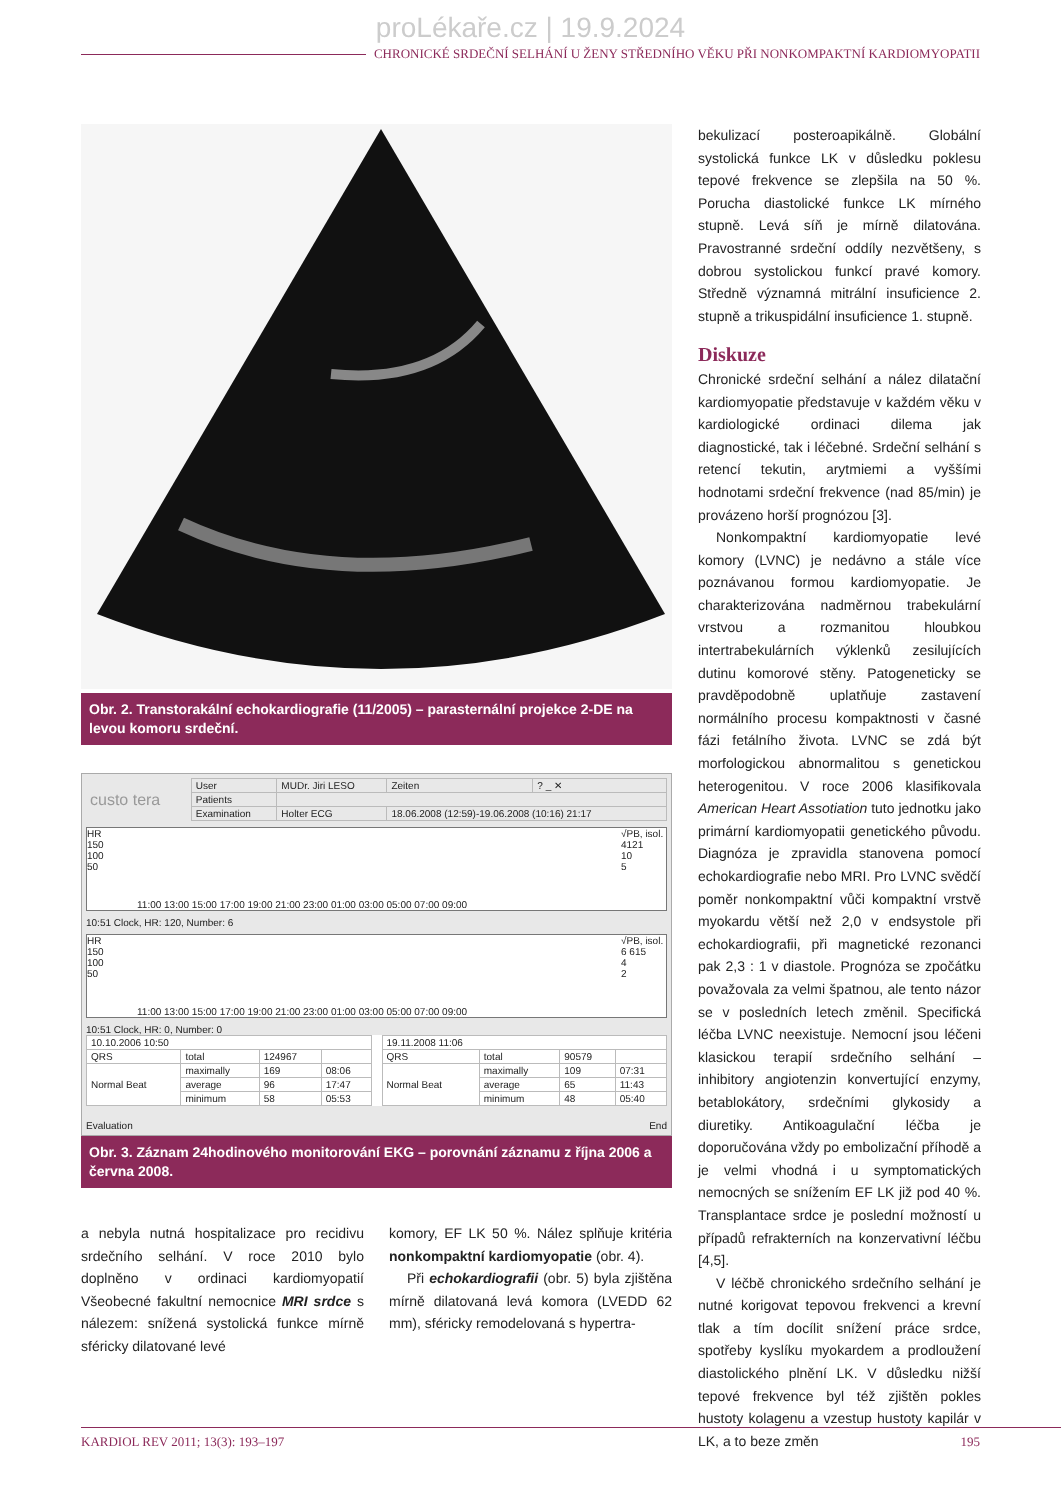proLékaře.cz | 19.9.2024
CHRONICKÉ SRDEČNÍ SELHÁNÍ U ŽENY STŘEDNÍHO VĚKU PŘI NONKOMPAKTNÍ KARDIOMYOPATII
Obr. 2. Transtorakální echokardiografie (11/2005) – parasternální projekce 2-DE na levou komoru srdeční.
| custo tera | User | MUDr. Jiri LESO | Zeiten | ? _ ✕ |
| | Patients | | | |
| | Examination | Holter ECG | 18.06.2008 (12:59)-19.06.2008 (10:16) 21:17 | |
HR
150
100
50
11:00 13:00 15:00 17:00 19:00 21:00 23:00 01:00 03:00 05:00 07:00 09:00
√PB, isol.
4121
10
5
10:51 Clock, HR: 120, Number: 6
HR
150
100
50
11:00 13:00 15:00 17:00 19:00 21:00 23:00 01:00 03:00 05:00 07:00 09:00
√PB, isol.
6 615
4
2
10:51 Clock, HR: 0, Number: 0
| 10.10.2006 10:50 | | | |
| QRS | total | 124967 | |
| Normal Beat | maximally | 169 | 08:06 |
| | average | 96 | 17:47 |
| | minimum | 58 | 05:53 |
| 19.11.2008 11:06 | | | |
| QRS | total | 90579 | |
| Normal Beat | maximally | 109 | 07:31 |
| | average | 65 | 11:43 |
| | minimum | 48 | 05:40 |
Evaluation End
Obr. 3. Záznam 24hodinového monitorování EKG – porovnání záznamu z října 2006 a června 2008.
a nebyla nutná hospitalizace pro recidivu srdečního selhání. V roce 2010 bylo doplněno v ordinaci kardiomyopatií Všeobecné fakultní nemocnice MRI srdce s nálezem: snížená systolická funkce mírně sféricky dilatované levé
komory, EF LK 50 %. Nález splňuje kritéria nonkompaktní kardiomyopatie (obr. 4).
Při echokardiografii (obr. 5) byla zjištěna mírně dilatovaná levá komora (LVEDD 62 mm), sféricky remodelovaná s hypertra-
bekulizací posteroapikálně. Globální systolická funkce LK v důsledku poklesu tepové frekvence se zlepšila na 50 %. Porucha diastolické funkce LK mírného stupně. Levá síň je mírně dilatována. Pravostranné srdeční oddíly nezvětšeny, s dobrou systolickou funkcí pravé komory. Středně významná mitrální insuficience 2. stupně a trikuspidální insuficience 1. stupně.
Diskuze
Chronické srdeční selhání a nález dilatační kardiomyopatie představuje v každém věku v kardiologické ordinaci dilema jak diagnostické, tak i léčebné. Srdeční selhání s retencí tekutin, arytmiemi a vyššími hodnotami srdeční frekvence (nad 85/min) je provázeno horší prognózou [3].
Nonkompaktní kardiomyopatie levé komory (LVNC) je nedávno a stále více poznávanou formou kardiomyopatie. Je charakterizována nadměrnou trabekulární vrstvou a rozmanitou hloubkou intertrabekulárních výklenků zesilujících dutinu komorové stěny. Patogeneticky se pravděpodobně uplatňuje zastavení normálního procesu kompaktnosti v časné fázi fetálního života. LVNC se zdá být morfologickou abnormalitou s genetickou heterogenitou. V roce 2006 klasifikovala American Heart Assotiation tuto jednotku jako primární kardiomyopatii genetického původu. Diagnóza je zpravidla stanovena pomocí echokardiografie nebo MRI. Pro LVNC svědčí poměr nonkompaktní vůči kompaktní vrstvě myokardu větší než 2,0 v endsystole při echokardiografii, při magnetické rezonanci pak 2,3 : 1 v diastole. Prognóza se zpočátku považovala za velmi špatnou, ale tento názor se v posledních letech změnil. Specifická léčba LVNC neexistuje. Nemocní jsou léčeni klasickou terapií srdečního selhání – inhibitory angiotenzin konvertující enzymy, betablokátory, srdečními glykosidy a diuretiky. Antikoagulační léčba je doporučována vždy po embolizační příhodě a je velmi vhodná i u symptomatických nemocných se snížením EF LK již pod 40 %. Transplantace srdce je poslední možností u případů refrakterních na konzervativní léčbu [4,5].
V léčbě chronického srdečního selhání je nutné korigovat tepovou frekvenci a krevní tlak a tím docílit snížení práce srdce, spotřeby kyslíku myokardem a prodloužení diastolického plnění LK. V důsledku nižší tepové frekvence byl též zjištěn pokles hustoty kolagenu a vzestup hustoty kapilár v LK, a to beze změn
KARDIOL REV 2011; 13(3): 193–197 195